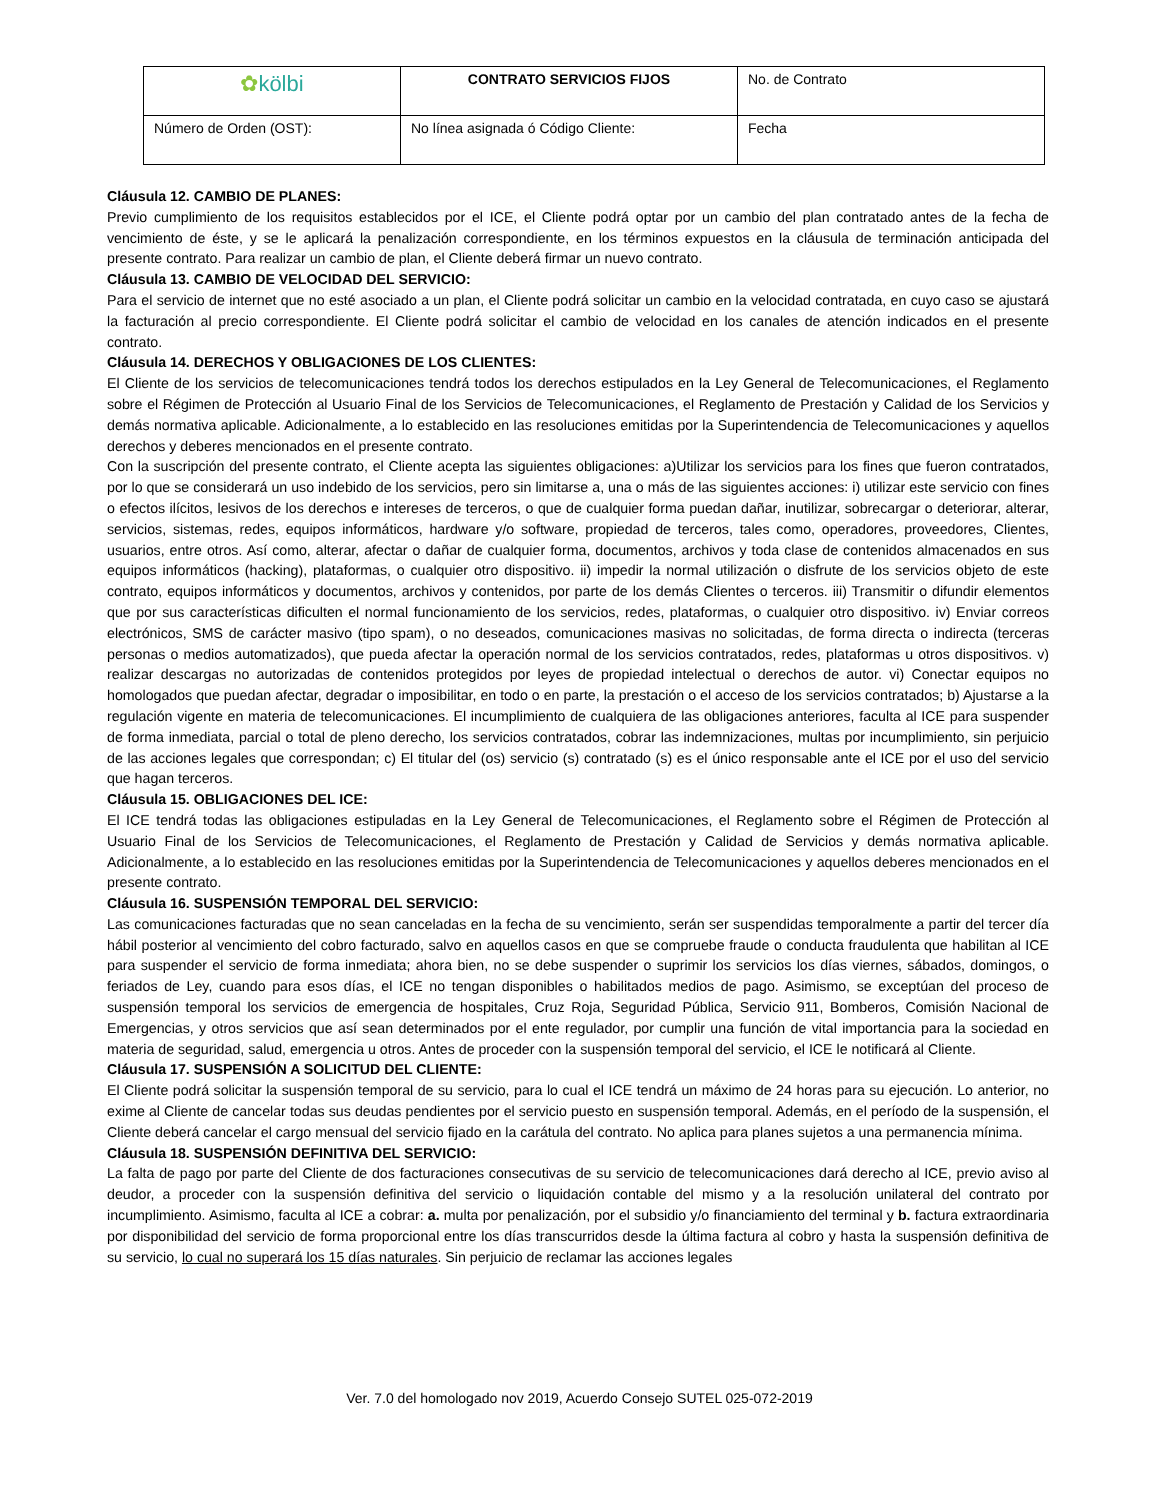| ✿ kölbi | CONTRATO SERVICIOS FIJOS | No. de Contrato |
| Número de Orden (OST): | No línea asignada ó Código Cliente: | Fecha |
Cláusula 12. CAMBIO DE PLANES:
Previo cumplimiento de los requisitos establecidos por el ICE, el Cliente podrá optar por un cambio del plan contratado antes de la fecha de vencimiento de éste, y se le aplicará la penalización correspondiente, en los términos expuestos en la cláusula de terminación anticipada del presente contrato. Para realizar un cambio de plan, el Cliente deberá firmar un nuevo contrato.
Cláusula 13. CAMBIO DE VELOCIDAD DEL SERVICIO:
Para el servicio de internet que no esté asociado a un plan, el Cliente podrá solicitar un cambio en la velocidad contratada, en cuyo caso se ajustará la facturación al precio correspondiente. El Cliente podrá solicitar el cambio de velocidad en los canales de atención indicados en el presente contrato.
Cláusula 14. DERECHOS Y OBLIGACIONES DE LOS CLIENTES:
El Cliente de los servicios de telecomunicaciones tendrá todos los derechos estipulados en la Ley General de Telecomunicaciones, el Reglamento sobre el Régimen de Protección al Usuario Final de los Servicios de Telecomunicaciones, el Reglamento de Prestación y Calidad de los Servicios y demás normativa aplicable. Adicionalmente, a lo establecido en las resoluciones emitidas por la Superintendencia de Telecomunicaciones y aquellos derechos y deberes mencionados en el presente contrato.
Con la suscripción del presente contrato, el Cliente acepta las siguientes obligaciones: a)Utilizar los servicios para los fines que fueron contratados, por lo que se considerará un uso indebido de los servicios, pero sin limitarse a, una o más de las siguientes acciones: i) utilizar este servicio con fines o efectos ilícitos, lesivos de los derechos e intereses de terceros, o que de cualquier forma puedan dañar, inutilizar, sobrecargar o deteriorar, alterar, servicios, sistemas, redes, equipos informáticos, hardware y/o software, propiedad de terceros, tales como, operadores, proveedores, Clientes, usuarios, entre otros. Así como, alterar, afectar o dañar de cualquier forma, documentos, archivos y toda clase de contenidos almacenados en sus equipos informáticos (hacking), plataformas, o cualquier otro dispositivo. ii) impedir la normal utilización o disfrute de los servicios objeto de este contrato, equipos informáticos y documentos, archivos y contenidos, por parte de los demás Clientes o terceros. iii) Transmitir o difundir elementos que por sus características dificulten el normal funcionamiento de los servicios, redes, plataformas, o cualquier otro dispositivo. iv) Enviar correos electrónicos, SMS de carácter masivo (tipo spam), o no deseados, comunicaciones masivas no solicitadas, de forma directa o indirecta (terceras personas o medios automatizados), que pueda afectar la operación normal de los servicios contratados, redes, plataformas u otros dispositivos. v) realizar descargas no autorizadas de contenidos protegidos por leyes de propiedad intelectual o derechos de autor. vi) Conectar equipos no homologados que puedan afectar, degradar o imposibilitar, en todo o en parte, la prestación o el acceso de los servicios contratados; b) Ajustarse a la regulación vigente en materia de telecomunicaciones. El incumplimiento de cualquiera de las obligaciones anteriores, faculta al ICE para suspender de forma inmediata, parcial o total de pleno derecho, los servicios contratados, cobrar las indemnizaciones, multas por incumplimiento, sin perjuicio de las acciones legales que correspondan; c) El titular del (os) servicio (s) contratado (s) es el único responsable ante el ICE por el uso del servicio que hagan terceros.
Cláusula 15. OBLIGACIONES DEL ICE:
El ICE tendrá todas las obligaciones estipuladas en la Ley General de Telecomunicaciones, el Reglamento sobre el Régimen de Protección al Usuario Final de los Servicios de Telecomunicaciones, el Reglamento de Prestación y Calidad de Servicios y demás normativa aplicable. Adicionalmente, a lo establecido en las resoluciones emitidas por la Superintendencia de Telecomunicaciones y aquellos deberes mencionados en el presente contrato.
Cláusula 16. SUSPENSIÓN TEMPORAL DEL SERVICIO:
Las comunicaciones facturadas que no sean canceladas en la fecha de su vencimiento, serán ser suspendidas temporalmente a partir del tercer día hábil posterior al vencimiento del cobro facturado, salvo en aquellos casos en que se compruebe fraude o conducta fraudulenta que habilitan al ICE para suspender el servicio de forma inmediata; ahora bien, no se debe suspender o suprimir los servicios los días viernes, sábados, domingos, o feriados de Ley, cuando para esos días, el ICE no tengan disponibles o habilitados medios de pago. Asimismo, se exceptúan del proceso de suspensión temporal los servicios de emergencia de hospitales, Cruz Roja, Seguridad Pública, Servicio 911, Bomberos, Comisión Nacional de Emergencias, y otros servicios que así sean determinados por el ente regulador, por cumplir una función de vital importancia para la sociedad en materia de seguridad, salud, emergencia u otros. Antes de proceder con la suspensión temporal del servicio, el ICE le notificará al Cliente.
Cláusula 17. SUSPENSIÓN A SOLICITUD DEL CLIENTE:
El Cliente podrá solicitar la suspensión temporal de su servicio, para lo cual el ICE tendrá un máximo de 24 horas para su ejecución. Lo anterior, no exime al Cliente de cancelar todas sus deudas pendientes por el servicio puesto en suspensión temporal. Además, en el período de la suspensión, el Cliente deberá cancelar el cargo mensual del servicio fijado en la carátula del contrato. No aplica para planes sujetos a una permanencia mínima.
Cláusula 18. SUSPENSIÓN DEFINITIVA DEL SERVICIO:
La falta de pago por parte del Cliente de dos facturaciones consecutivas de su servicio de telecomunicaciones dará derecho al ICE, previo aviso al deudor, a proceder con la suspensión definitiva del servicio o liquidación contable del mismo y a la resolución unilateral del contrato por incumplimiento. Asimismo, faculta al ICE a cobrar: a. multa por penalización, por el subsidio y/o financiamiento del terminal y b. factura extraordinaria por disponibilidad del servicio de forma proporcional entre los días transcurridos desde la última factura al cobro y hasta la suspensión definitiva de su servicio, lo cual no superará los 15 días naturales. Sin perjuicio de reclamar las acciones legales
Ver. 7.0 del homologado nov 2019, Acuerdo Consejo SUTEL 025-072-2019